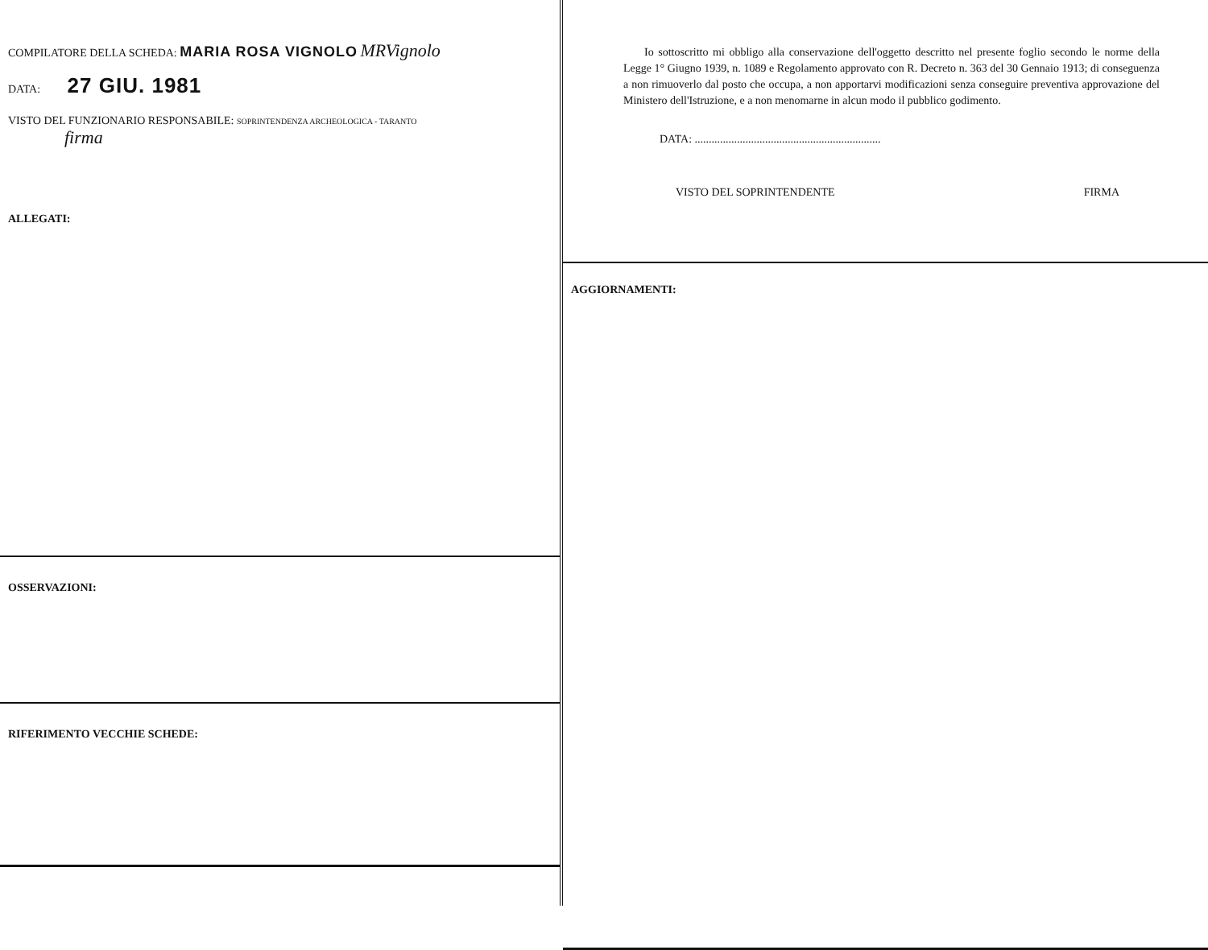COMPILATORE DELLA SCHEDA: MARIA ROSA VIGNOLO MRVignolo
DATA: 27 GIU. 1981
VISTO DEL FUNZIONARIO RESPONSABILE: SOPRINTENDENZA ARCHEOLOGICA - TARANTO
firma
ALLEGATI:
OSSERVAZIONI:
RIFERIMENTO VECCHIE SCHEDE:
Io sottoscritto mi obbligo alla conservazione dell'oggetto descritto nel presente foglio secondo le norme della Legge 1° Giugno 1939, n. 1089 e Regolamento approvato con R. Decreto n. 363 del 30 Gennaio 1913; di conseguenza a non rimuoverlo dal posto che occupa, a non apportarvi modificazioni senza conseguire preventiva approvazione del Ministero dell'Istruzione, e a non menomarne in alcun modo il pubblico godimento.
DATA: ..................................................................
VISTO DEL SOPRINTENDENTE FIRMA
AGGIORNAMENTI: